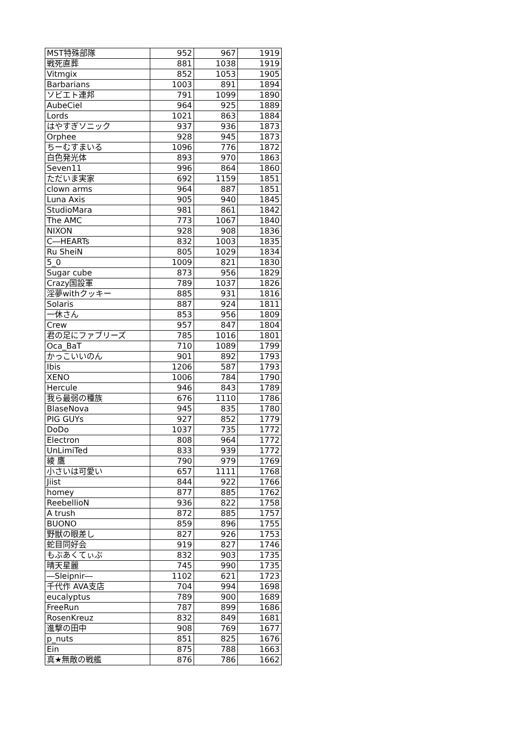| MST特殊部隊 | 952 | 967 | 1919 |
| 戦死直葬 | 881 | 1038 | 1919 |
| Vitmgix | 852 | 1053 | 1905 |
| Barbarians | 1003 | 891 | 1894 |
| ソビエト連邦 | 791 | 1099 | 1890 |
| AubeCiel | 964 | 925 | 1889 |
| Lords | 1021 | 863 | 1884 |
| はやすぎソニック | 937 | 936 | 1873 |
| Orphee | 928 | 945 | 1873 |
| ちーむすまいる | 1096 | 776 | 1872 |
| 白色発光体 | 893 | 970 | 1863 |
| Seven11 | 996 | 864 | 1860 |
| ただいま実家 | 692 | 1159 | 1851 |
| clown arms | 964 | 887 | 1851 |
| Luna Axis | 905 | 940 | 1845 |
| StudioMara | 981 | 861 | 1842 |
| The AMC | 773 | 1067 | 1840 |
| NIXON | 928 | 908 | 1836 |
| C―HEARTs | 832 | 1003 | 1835 |
| Ru SheiN | 805 | 1029 | 1834 |
| 5_0 | 1009 | 821 | 1830 |
| Sugar cube | 873 | 956 | 1829 |
| Crazy国設軍 | 789 | 1037 | 1826 |
| 淫夢withクッキー | 885 | 931 | 1816 |
| Solaris | 887 | 924 | 1811 |
| 一休さん | 853 | 956 | 1809 |
| Crew | 957 | 847 | 1804 |
| 君の足にファブリーズ | 785 | 1016 | 1801 |
| Oca_BaT | 710 | 1089 | 1799 |
| かっこいいのん | 901 | 892 | 1793 |
| Ibis | 1206 | 587 | 1793 |
| XENO | 1006 | 784 | 1790 |
| Hercule | 946 | 843 | 1789 |
| 我ら最弱の種族 | 676 | 1110 | 1786 |
| BlaseNova | 945 | 835 | 1780 |
| PIG GUYs | 927 | 852 | 1779 |
| DoDo | 1037 | 735 | 1772 |
| Electron | 808 | 964 | 1772 |
| UnLimiTed | 833 | 939 | 1772 |
| 綾 鷹 | 790 | 979 | 1769 |
| 小さいは可愛い | 657 | 1111 | 1768 |
| Jiist | 844 | 922 | 1766 |
| homey | 877 | 885 | 1762 |
| ReebellioN | 936 | 822 | 1758 |
| A trush | 872 | 885 | 1757 |
| BUONO | 859 | 896 | 1755 |
| 野獣の眼差し | 827 | 926 | 1753 |
| 蛇目同好会 | 919 | 827 | 1746 |
| もぶあくてぃぶ | 832 | 903 | 1735 |
| 晴天星麗 | 745 | 990 | 1735 |
| ―Sleipnir― | 1102 | 621 | 1723 |
| 千代作 AVA支店 | 704 | 994 | 1698 |
| eucalyptus | 789 | 900 | 1689 |
| FreeRun | 787 | 899 | 1686 |
| RosenKreuz | 832 | 849 | 1681 |
| 進撃の田中 | 908 | 769 | 1677 |
| p_nuts | 851 | 825 | 1676 |
| Ein | 875 | 788 | 1663 |
| 真★無敵の戦艦 | 876 | 786 | 1662 |